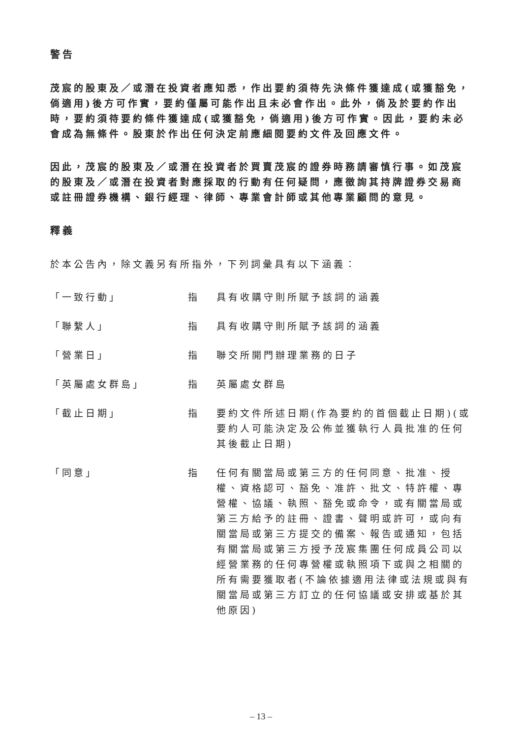警告
茂宸的股東及／或潛在投資者應知悉，作出要約須待先決條件獲達成(或獲豁免，倘適用)後方可作實，要約僅屬可能作出且未必會作出。此外，倘及於要約作出時，要約須待要約條件獲達成(或獲豁免，倘適用)後方可作實。因此，要約未必會成為無條件。股東於作出任何決定前應細閱要約文件及回應文件。
因此，茂宸的股東及／或潛在投資者於買賣茂宸的證券時務請審慎行事。如茂宸的股東及／或潛在投資者對應採取的行動有任何疑問，應徵詢其持牌證券交易商或註冊證券機構、銀行經理、律師、專業會計師或其他專業顧問的意見。
釋義
於本公告內，除文義另有所指外，下列詞彙具有以下涵義：
「一致行動」 指 具有收購守則所賦予該詞的涵義
「聯繫人」 指 具有收購守則所賦予該詞的涵義
「營業日」 指 聯交所開門辦理業務的日子
「英屬處女群島」 指 英屬處女群島
「截止日期」 指 要約文件所述日期(作為要約的首個截止日期)(或要約人可能決定及公佈並獲執行人員批准的任何其後截止日期)
「同意」 指 任何有關當局或第三方的任何同意、批准、授權、資格認可、豁免、准許、批文、特許權、專營權、協議、執照、豁免或命令，或有關當局或第三方給予的註冊、證書、聲明或許可，或向有關當局或第三方提交的備案、報告或通知，包括有關當局或第三方授予茂宸集團任何成員公司以經營業務的任何專營權或執照項下或與之相關的所有需要獲取者(不論依據適用法律或法規或與有關當局或第三方訂立的任何協議或安排或基於其他原因)
– 13 –